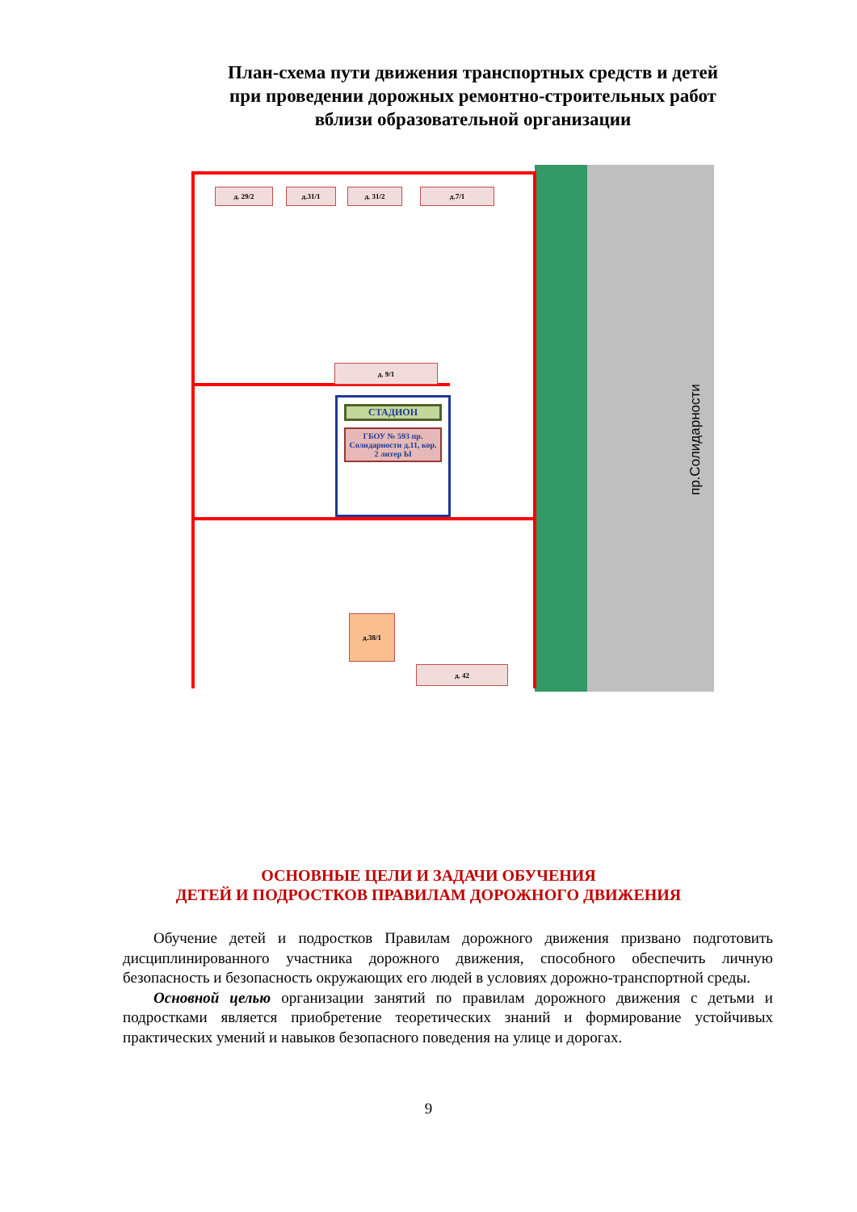План-схема пути движения транспортных средств и детей
при проведении дорожных ремонтно-строительных работ
вблизи образовательной организации
д. 29/2 д.31/1 д. 31/2 д.7/1
д. 9/1
СТАДИОН
ГБОУ № 593 пр. Солидарности д.11, кор. 2 литер Ы
д.38/1
д. 42
пр.Солидарности
ОСНОВНЫЕ ЦЕЛИ И ЗАДАЧИ ОБУЧЕНИЯ
ДЕТЕЙ И ПОДРОСТКОВ ПРАВИЛАМ ДОРОЖНОГО ДВИЖЕНИЯ
Обучение детей и подростков Правилам дорожного движения призвано подготовить дисциплинированного участника дорожного движения, способного обеспечить личную безопасность и безопасность окружающих его людей в условиях дорожно-транспортной среды.
Основной целью организации занятий по правилам дорожного движения с детьми и подростками является приобретение теоретических знаний и формирование устойчивых практических умений и навыков безопасного поведения на улице и дорогах.
9